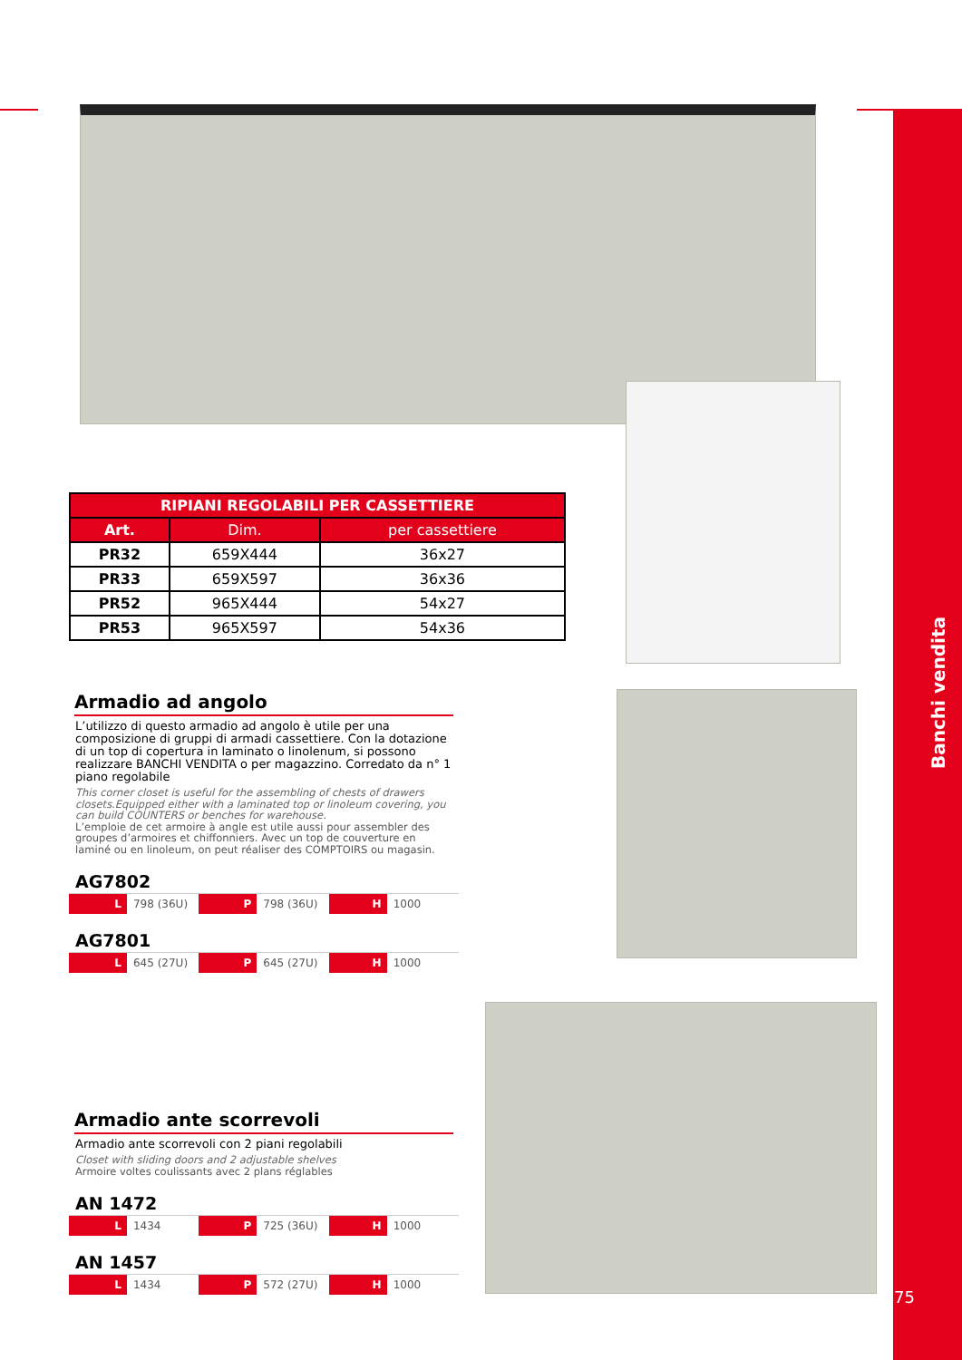Banchi vendita
75
| RIPIANI REGOLABILI PER CASSETTIERE | | |
| --- | --- | --- |
| Art. | Dim. | per cassettiere |
| PR32 | 659X444 | 36x27 |
| PR33 | 659X597 | 36x36 |
| PR52 | 965X444 | 54x27 |
| PR53 | 965X597 | 54x36 |
Armadio ad angolo
L’utilizzo di questo armadio ad angolo è utile per una composizione di gruppi di armadi cassettiere. Con la dotazione di un top di copertura in laminato o linolenum, si possono realizzare BANCHI VENDITA o per magazzino. Corredato da n° 1 piano regolabile
This corner closet is useful for the assembling of chests of drawers closets.Equipped either with a laminated top or linoleum covering, you can build COUNTERS or benches for warehouse.
L’emploie de cet armoire à angle est utile aussi pour assembler des groupes d’armoires et chiffonniers. Avec un top de couverture en laminé ou en linoleum, on peut réaliser des COMPTOIRS ou magasin.
AG7802
L 798 (36U) P 798 (36U) H 1000
AG7801
L 645 (27U) P 645 (27U) H 1000
Armadio ante scorrevoli
Armadio ante scorrevoli con 2 piani regolabili
Closet with sliding doors and 2 adjustable shelves
Armoire voltes coulissants avec 2 plans réglables
AN 1472
L 1434 P 725 (36U) H 1000
AN 1457
L 1434 P 572 (27U) H 1000